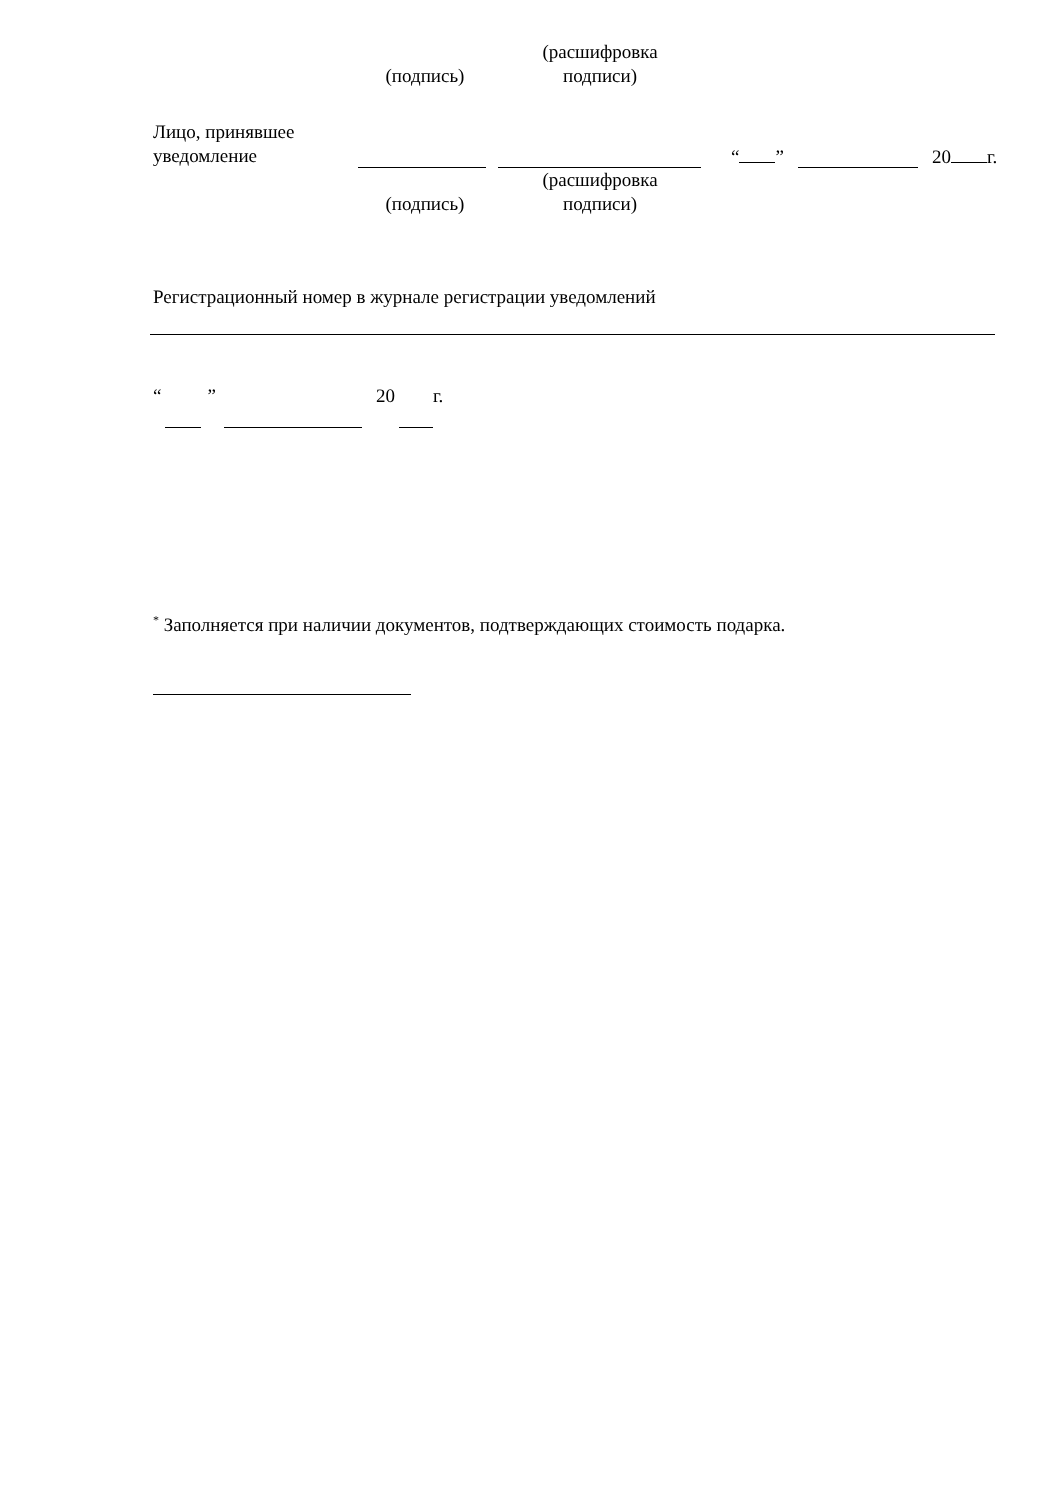(подпись)
(расшифровка
подписи)
Лицо, принявшее
уведомление
“ ” 20 г.
(подпись)
(расшифровка
подписи)
Регистрационный номер в журнале регистрации уведомлений
“” 20 г.
<sup>*</sup> Заполняется при наличии документов, подтверждающих стоимость подарка.